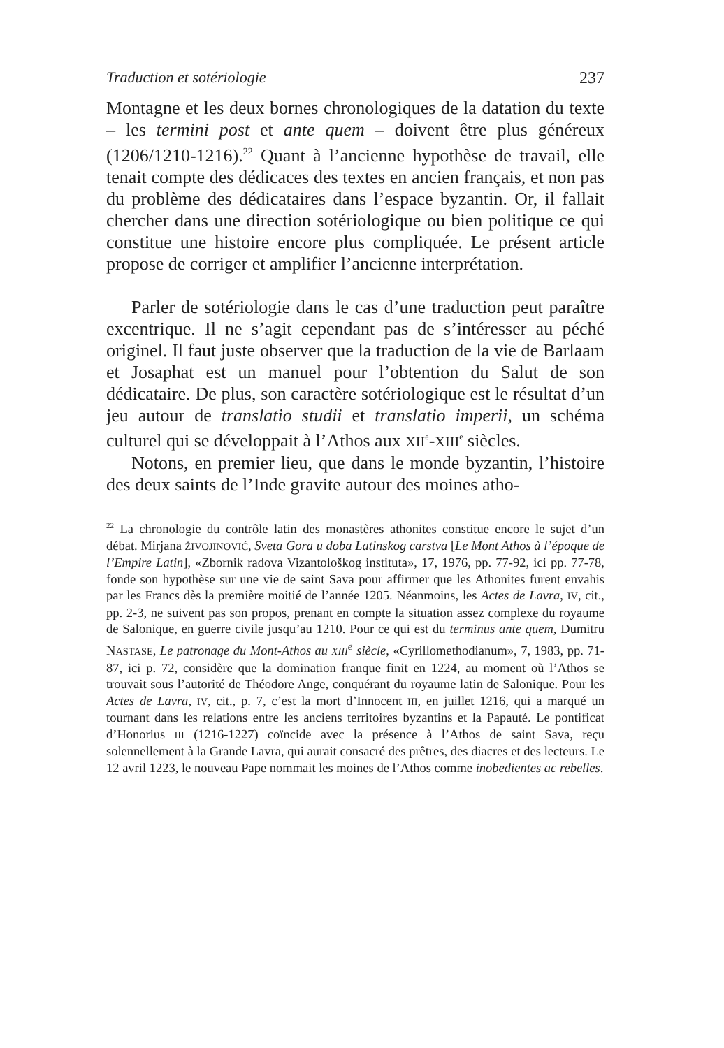Traduction et sotériologie 237
Montagne et les deux bornes chronologiques de la datation du texte – les termini post et ante quem – doivent être plus généreux (1206/1210-1216).<sup>22</sup> Quant à l’ancienne hypothèse de travail, elle tenait compte des dédicaces des textes en ancien français, et non pas du problème des dédicataires dans l’espace byzantin. Or, il fallait chercher dans une direction sotériologique ou bien politique ce qui constitue une histoire encore plus compliquée. Le présent article propose de corriger et amplifier l’ancienne interprétation.
Parler de sotériologie dans le cas d’une traduction peut paraître excentrique. Il ne s’agit cependant pas de s’intéresser au péché originel. Il faut juste observer que la traduction de la vie de Barlaam et Josaphat est un manuel pour l’obtention du Salut de son dédicataire. De plus, son caractère sotériologique est le résultat d’un jeu autour de translatio studii et translatio imperii, un schéma culturel qui se développait à l’Athos aux XII<sup>e</sup>-XIII<sup>e</sup> siècles.
Notons, en premier lieu, que dans le monde byzantin, l’histoire des deux saints de l’Inde gravite autour des moines atho-
<sup>22</sup> La chronologie du contrôle latin des monastères athonites constitue encore le sujet d’un débat. Mirjana ŽIVOJINOVIĆ, Sveta Gora u doba Latinskog carstva [Le Mont Athos à l’époque de l’Empire Latin], «Zbornik radova Vizantološkog instituta», 17, 1976, pp. 77-92, ici pp. 77-78, fonde son hypothèse sur une vie de saint Sava pour affirmer que les Athonites furent envahis par les Francs dès la première moitié de l’année 1205. Néanmoins, les Actes de Lavra, IV, cit., pp. 2-3, ne suivent pas son propos, prenant en compte la situation assez complexe du royaume de Salonique, en guerre civile jusqu’au 1210. Pour ce qui est du terminus ante quem, Dumitru NASTASE, Le patronage du Mont-Athos au XIII<sup>e</sup> siècle, «Cyrillomethodianum», 7, 1983, pp. 71-87, ici p. 72, considère que la domination franque finit en 1224, au moment où l’Athos se trouvait sous l’autorité de Théodore Ange, conquérant du royaume latin de Salonique. Pour les Actes de Lavra, IV, cit., p. 7, c’est la mort d’Innocent III, en juillet 1216, qui a marqué un tournant dans les relations entre les anciens territoires byzantins et la Papauté. Le pontificat d’Honorius III (1216-1227) coïncide avec la présence à l’Athos de saint Sava, reçu solennellement à la Grande Lavra, qui aurait consacré des prêtres, des diacres et des lecteurs. Le 12 avril 1223, le nouveau Pape nommait les moines de l’Athos comme inobedientes ac rebelles.